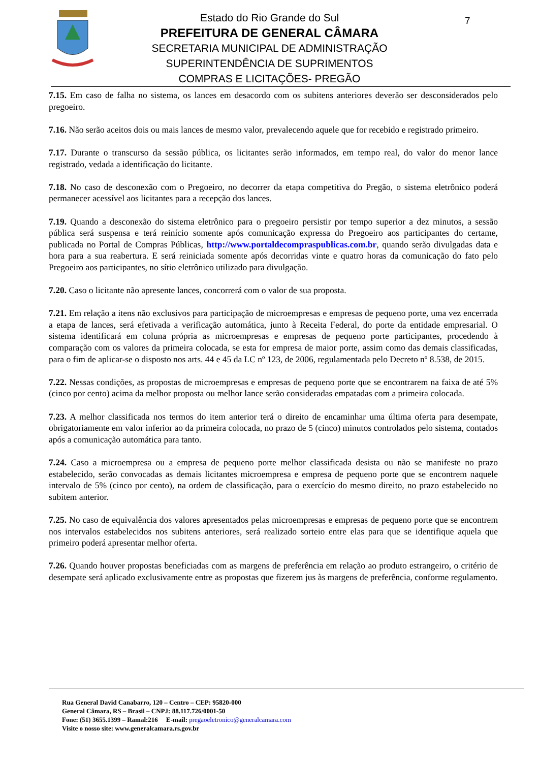7
Estado do Rio Grande do Sul
PREFEITURA DE GENERAL CÂMARA
SECRETARIA MUNICIPAL DE ADMINISTRAÇÃO
SUPERINTENDÊNCIA DE SUPRIMENTOS
COMPRAS E LICITAÇÕES- PREGÃO
7.15. Em caso de falha no sistema, os lances em desacordo com os subitens anteriores deverão ser desconsiderados pelo pregoeiro.
7.16. Não serão aceitos dois ou mais lances de mesmo valor, prevalecendo aquele que for recebido e registrado primeiro.
7.17. Durante o transcurso da sessão pública, os licitantes serão informados, em tempo real, do valor do menor lance registrado, vedada a identificação do licitante.
7.18. No caso de desconexão com o Pregoeiro, no decorrer da etapa competitiva do Pregão, o sistema eletrônico poderá permanecer acessível aos licitantes para a recepção dos lances.
7.19. Quando a desconexão do sistema eletrônico para o pregoeiro persistir por tempo superior a dez minutos, a sessão pública será suspensa e terá reinício somente após comunicação expressa do Pregoeiro aos participantes do certame, publicada no Portal de Compras Públicas, http://www.portaldecompraspublicas.com.br, quando serão divulgadas data e hora para a sua reabertura. E será reiniciada somente após decorridas vinte e quatro horas da comunicação do fato pelo Pregoeiro aos participantes, no sítio eletrônico utilizado para divulgação.
7.20. Caso o licitante não apresente lances, concorrerá com o valor de sua proposta.
7.21. Em relação a itens não exclusivos para participação de microempresas e empresas de pequeno porte, uma vez encerrada a etapa de lances, será efetivada a verificação automática, junto à Receita Federal, do porte da entidade empresarial. O sistema identificará em coluna própria as microempresas e empresas de pequeno porte participantes, procedendo à comparação com os valores da primeira colocada, se esta for empresa de maior porte, assim como das demais classificadas, para o fim de aplicar-se o disposto nos arts. 44 e 45 da LC nº 123, de 2006, regulamentada pelo Decreto nº 8.538, de 2015.
7.22. Nessas condições, as propostas de microempresas e empresas de pequeno porte que se encontrarem na faixa de até 5% (cinco por cento) acima da melhor proposta ou melhor lance serão consideradas empatadas com a primeira colocada.
7.23. A melhor classificada nos termos do item anterior terá o direito de encaminhar uma última oferta para desempate, obrigatoriamente em valor inferior ao da primeira colocada, no prazo de 5 (cinco) minutos controlados pelo sistema, contados após a comunicação automática para tanto.
7.24. Caso a microempresa ou a empresa de pequeno porte melhor classificada desista ou não se manifeste no prazo estabelecido, serão convocadas as demais licitantes microempresa e empresa de pequeno porte que se encontrem naquele intervalo de 5% (cinco por cento), na ordem de classificação, para o exercício do mesmo direito, no prazo estabelecido no subitem anterior.
7.25. No caso de equivalência dos valores apresentados pelas microempresas e empresas de pequeno porte que se encontrem nos intervalos estabelecidos nos subitens anteriores, será realizado sorteio entre elas para que se identifique aquela que primeiro poderá apresentar melhor oferta.
7.26. Quando houver propostas beneficiadas com as margens de preferência em relação ao produto estrangeiro, o critério de desempate será aplicado exclusivamente entre as propostas que fizerem jus às margens de preferência, conforme regulamento.
Rua General David Canabarro, 120 – Centro – CEP: 95820-000
General Câmara, RS – Brasil – CNPJ: 88.117.726/0001-50
Fone: (51) 3655.1399 – Ramal:216 E-mail: pregaoeletronico@generalcamara.com
Visite o nosso site: www.generalcamara.rs.gov.br